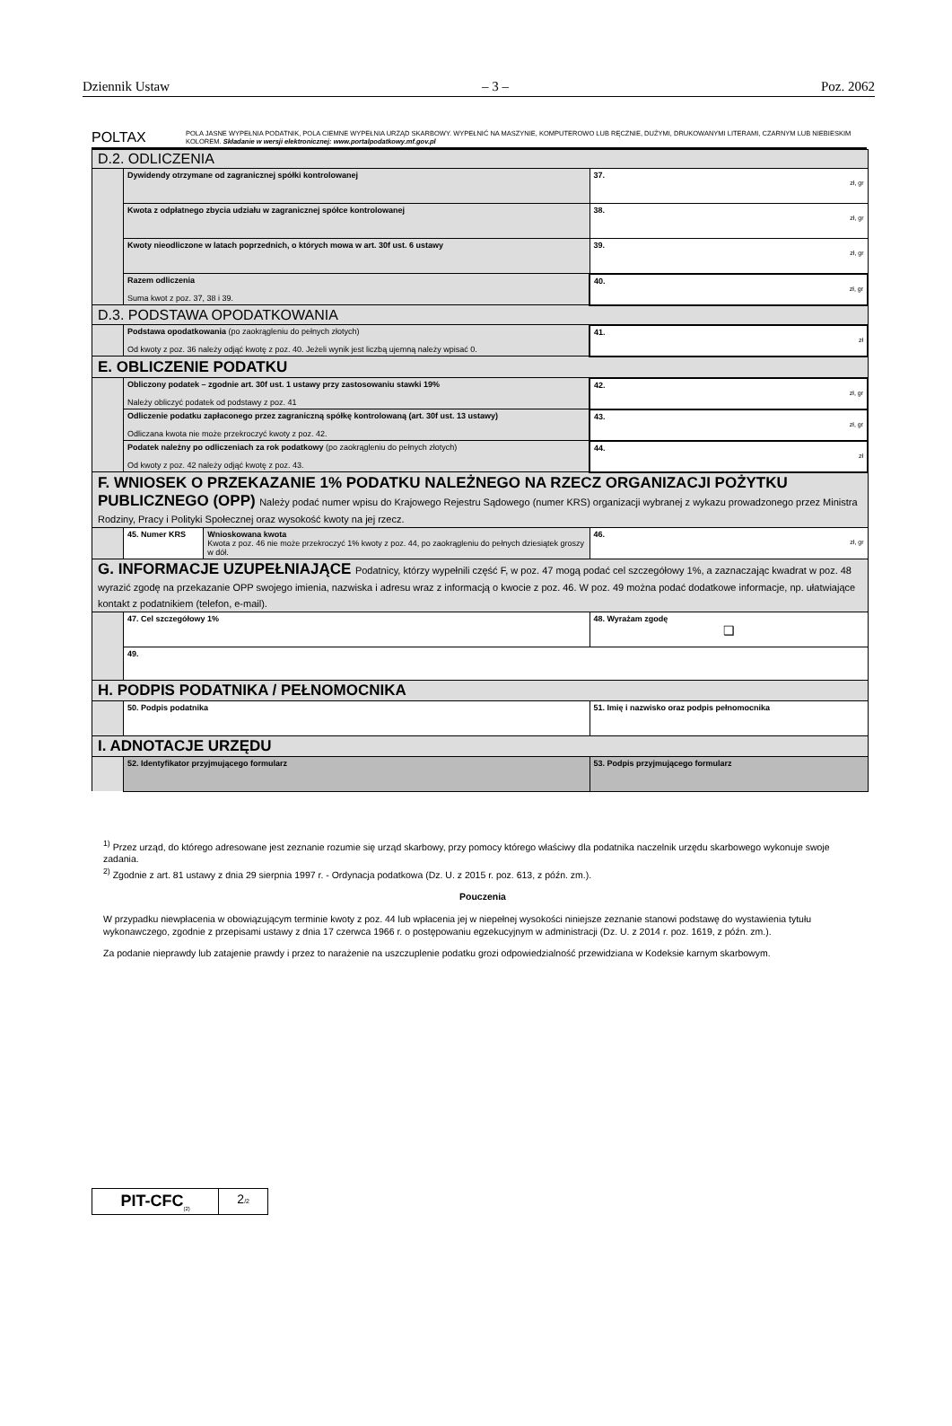Dziennik Ustaw – 3 – Poz. 2062
POLTAX
POLA JASNE WYPEŁNIA PODATNIK, POLA CIEMNE WYPEŁNIA URZĄD SKARBOWY. WYPEŁNIĆ NA MASZYNIE, KOMPUTEROWO LUB RĘCZNIE, DUŻYMI, DRUKOWANYMI LITERAMI, CZARNYM LUB NIEBIESKIM KOLOREM. Składanie w wersji elektronicznej: www.portalpodatkowy.mf.gov.pl
| D.2. ODLICZENIA | | | |
| | Dywidendy otrzymane od zagranicznej spółki kontrolowanej | | 37. zł, gr |
| | Kwota z odpłatnego zbycia udziału w zagranicznej spółce kontrolowanej | | 38. zł, gr |
| | Kwoty nieodliczone w latach poprzednich, o których mowa w art. 30f ust. 6 ustawy | | 39. zł, gr |
| | Razem odliczenia Suma kwot z poz. 37, 38 i 39. | | 40. zł, gr |
| D.3. PODSTAWA OPODATKOWANIA | | | |
| | Podstawa opodatkowania (po zaokrągleniu do pełnych złotych) Od kwoty z poz. 36 należy odjąć kwotę z poz. 40. Jeżeli wynik jest liczbą ujemną należy wpisać 0. | | 41. zł |
| E. OBLICZENIE PODATKU | | | |
| | Obliczony podatek – zgodnie art. 30f ust. 1 ustawy przy zastosowaniu stawki 19% Należy obliczyć podatek od podstawy z poz. 41 | | 42. zł, gr |
| | Odliczenie podatku zapłaconego przez zagraniczną spółkę kontrolowaną (art. 30f ust. 13 ustawy) Odliczana kwota nie może przekroczyć kwoty z poz. 42. | | 43. zł, gr |
| | Podatek należny po odliczeniach za rok podatkowy (po zaokrągleniu do pełnych złotych) Od kwoty z poz. 42 należy odjąć kwotę z poz. 43. | | 44. zł |
| F. WNIOSEK O PRZEKAZANIE 1% PODATKU NALEŻNEGO NA RZECZ ORGANIZACJI POŻYTKU PUBLICZNEGO (OPP) Należy podać numer wpisu do Krajowego Rejestru Sądowego (numer KRS) organizacji wybranej z wykazu prowadzonego przez Ministra Rodziny, Pracy i Polityki Społecznej oraz wysokość kwoty na jej rzecz. | | | |
| | 45. Numer KRS | Wnioskowana kwota Kwota z poz. 46 nie może przekroczyć 1% kwoty z poz. 44, po zaokrągleniu do pełnych dziesiątek groszy w dół. | 46. zł, gr |
| G. INFORMACJE UZUPEŁNIAJĄCE Podatnicy, którzy wypełnili część F, w poz. 47 mogą podać cel szczegółowy 1%, a zaznaczając kwadrat w poz. 48 wyrazić zgodę na przekazanie OPP swojego imienia, nazwiska i adresu wraz z informacją o kwocie z poz. 46. W poz. 49 można podać dodatkowe informacje, np. ułatwiające kontakt z podatnikiem (telefon, e-mail). | | | |
| | 47. Cel szczegółowy 1% | | 48. Wyrażam zgodę ❑ |
| | 49. | | |
| H. PODPIS PODATNIKA / PEŁNOMOCNIKA | | | |
| | 50. Podpis podatnika | | 51. Imię i nazwisko oraz podpis pełnomocnika |
| I. ADNOTACJE URZĘDU | | | |
| | 52. Identyfikator przyjmującego formularz | | 53. Podpis przyjmującego formularz |
<sup>1)</sup> Przez urząd, do którego adresowane jest zeznanie rozumie się urząd skarbowy, przy pomocy którego właściwy dla podatnika naczelnik urzędu skarbowego wykonuje swoje zadania.
<sup>2)</sup> Zgodnie z art. 81 ustawy z dnia 29 sierpnia 1997 r. - Ordynacja podatkowa (Dz. U. z 2015 r. poz. 613, z późn. zm.).
Pouczenia
W przypadku niewpłacenia w obowiązującym terminie kwoty z poz. 44 lub wpłacenia jej w niepełnej wysokości niniejsze zeznanie stanowi podstawę do wystawienia tytułu wykonawczego, zgodnie z przepisami ustawy z dnia 17 czerwca 1966 r. o postępowaniu egzekucyjnym w administracji (Dz. U. z 2014 r. poz. 1619, z późn. zm.).
Za podanie nieprawdy lub zatajenie prawdy i przez to narażenie na uszczuplenie podatku grozi odpowiedzialność przewidziana w Kodeksie karnym skarbowym.
PIT-CFC<sub>(2)</sub>
2/2